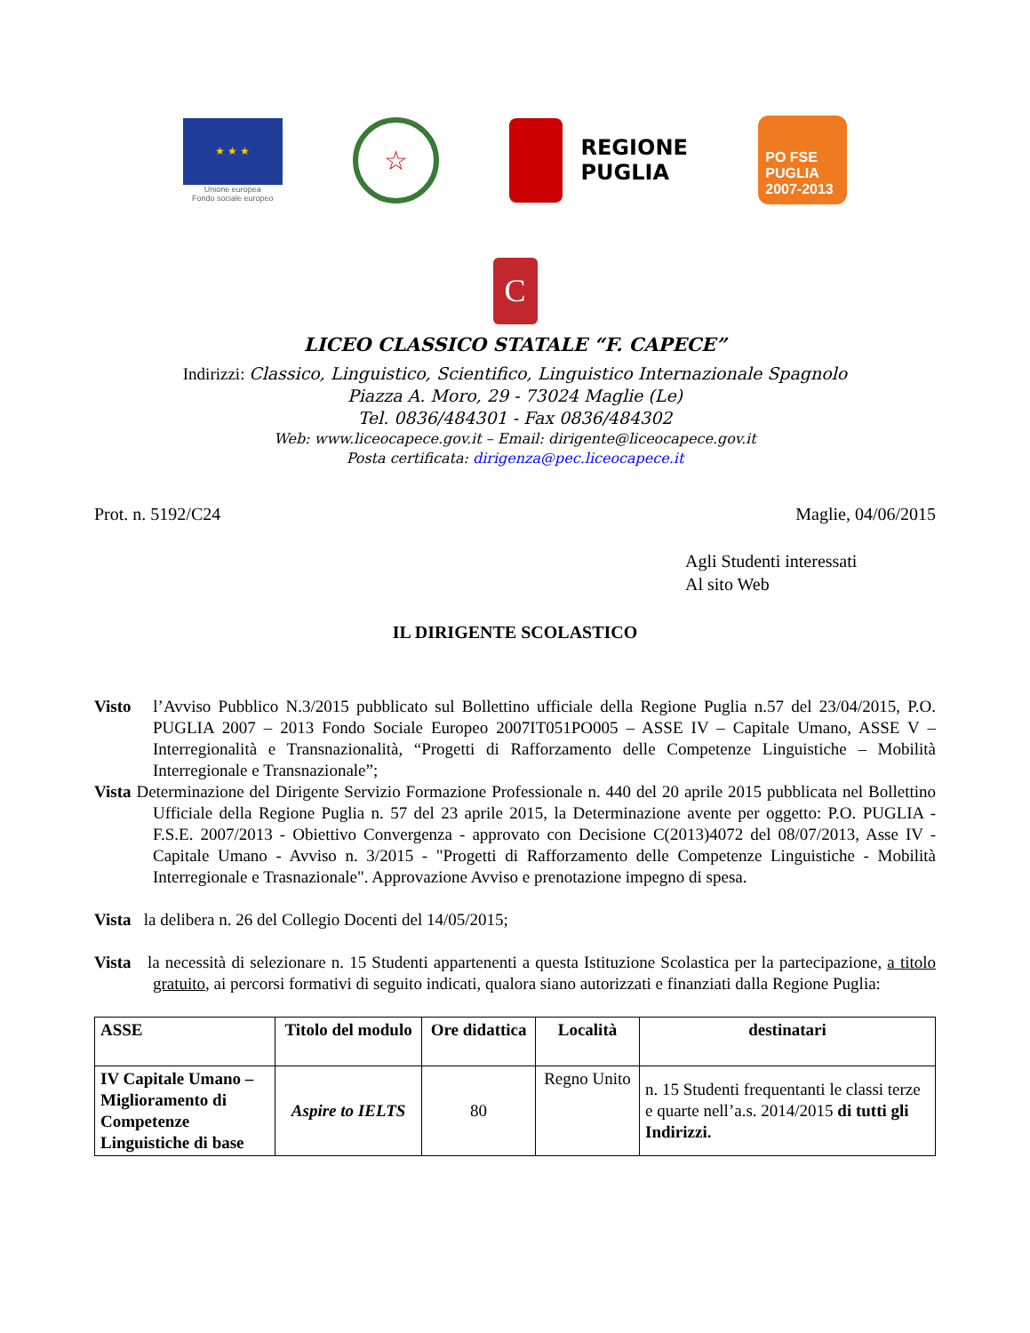★ ★ ★
Unione europea
Fondo sociale europeo
☆
REGIONE
PUGLIA
PO FSE
PUGLIA 2007-2013
C
LICEO CLASSICO STATALE “F. CAPECE”
Indirizzi: Classico, Linguistico, Scientifico, Linguistico Internazionale Spagnolo
Piazza A. Moro, 29 - 73024 Maglie (Le)
Tel. 0836/484301 - Fax 0836/484302
Web: www.liceocapece.gov.it – Email: dirigente@liceocapece.gov.it
Posta certificata: dirigenza@pec.liceocapece.it
Prot. n. 5192/C24 Maglie, 04/06/2015
Agli Studenti interessati
Al sito Web
IL DIRIGENTE SCOLASTICO
Visto l’Avviso Pubblico N.3/2015 pubblicato sul Bollettino ufficiale della Regione Puglia n.57 del 23/04/2015, P.O. PUGLIA 2007 – 2013 Fondo Sociale Europeo 2007IT051PO005 – ASSE IV – Capitale Umano, ASSE V – Interregionalità e Transnazionalità, “Progetti di Rafforzamento delle Competenze Linguistiche – Mobilità Interregionale e Transnazionale”;
Vista Determinazione del Dirigente Servizio Formazione Professionale n. 440 del 20 aprile 2015 pubblicata nel Bollettino Ufficiale della Regione Puglia n. 57 del 23 aprile 2015, la Determinazione avente per oggetto: P.O. PUGLIA - F.S.E. 2007/2013 - Obiettivo Convergenza - approvato con Decisione C(2013)4072 del 08/07/2013, Asse IV - Capitale Umano - Avviso n. 3/2015 - "Progetti di Rafforzamento delle Competenze Linguistiche - Mobilità Interregionale e Trasnazionale". Approvazione Avviso e prenotazione impegno di spesa.
Vista la delibera n. 26 del Collegio Docenti del 14/05/2015;
Vista la necessità di selezionare n. 15 Studenti appartenenti a questa Istituzione Scolastica per la partecipazione, a titolo gratuito, ai percorsi formativi di seguito indicati, qualora siano autorizzati e finanziati dalla Regione Puglia:
| ASSE | Titolo del modulo | Ore didattica | Località | destinatari |
| --- | --- | --- | --- | --- |
| IV Capitale Umano – Miglioramento di Competenze Linguistiche di base | Aspire to IELTS | 80 | Regno Unito | n. 15 Studenti frequentanti le classi terze e quarte nell’a.s. 2014/2015 di tutti gli Indirizzi. |